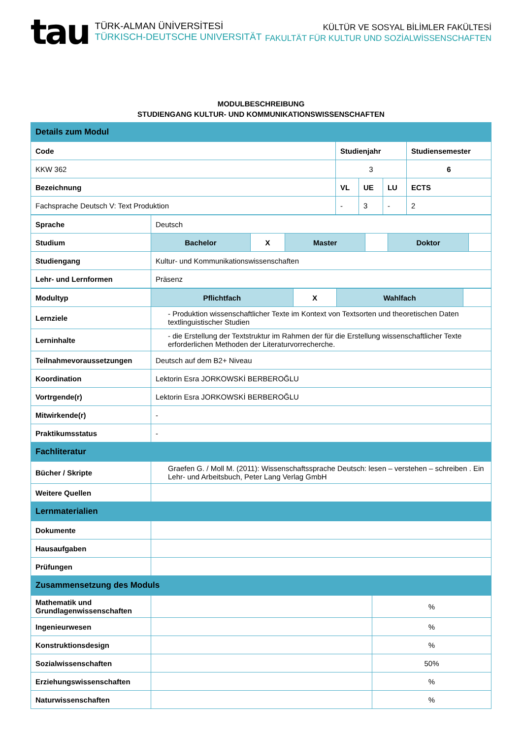tau
TÜRK-ALMAN ÜNİVERSİTESİ
TÜRKISCH-DEUTSCHE UNIVERSITÄT
KÜLTÜR VE SOSYAL BİLİMLER FAKÜLTESİ
FAKULTÄT FÜR KULTUR UND SOZİALWİSSENSCHAFTEN
MODULBESCHREIBUNG
STUDIENGANG KULTUR- UND KOMMUNIKATIONSWISSENSCHAFTEN
| Details zum Modul | | | | |
| Code | Studienjahr | | | Studiensemester |
| KKW 362 | 3 | | | 6 |
| Bezeichnung | VL | UE | LU | ECTS |
| Fachsprache Deutsch V: Text Produktion | - | 3 | - | 2 |
| Sprache | Deutsch | | | | | |
| Studium | Bachelor | X | Master | | Doktor | |
| Studiengang | Kultur- und Kommunikationswissenschaften | | | | | |
| Lehr- und Lernformen | Präsenz | | | | | |
| Modultyp | Pflichtfach | X | Wahlfach | |
| Lernziele | - Produktion wissenschaftlicher Texte im Kontext von Textsorten und theoretischen Daten textlinguistischer Studien | | | |
| Lerninhalte | - die Erstellung der Textstruktur im Rahmen der für die Erstellung wissenschaftlicher Texte erforderlichen Methoden der Literaturvorrecherche. | | | |
| Teilnahmevoraussetzungen | Deutsch auf dem B2+ Niveau | | | |
| Koordination | Lektorin Esra JORKOWSKİ BERBEROĞLU | | | |
| Vortrgende(r) | Lektorin Esra JORKOWSKİ BERBEROĞLU | | | |
| Mitwirkende(r) | - | | | |
| Praktikumsstatus | - | | | |
| Fachliteratur | | | | |
| Bücher / Skripte | Graefen G. / Moll M. (2011): Wissenschaftssprache Deutsch: lesen – verstehen – schreiben . Ein Lehr- und Arbeitsbuch, Peter Lang Verlag GmbH | | | |
| Weitere Quellen | | | | |
| Lernmaterialien | | | | |
| Dokumente | | | | |
| Hausaufgaben | | | | |
| Prüfungen | | | | |
| Zusammensetzung des Moduls | | | | |
| Mathematik und Grundlagenwissenschaften | | % |
| Ingenieurwesen | | % |
| Konstruktionsdesign | | % |
| Sozialwissenschaften | | 50% |
| Erziehungswissenschaften | | % |
| Naturwissenschaften | | % |